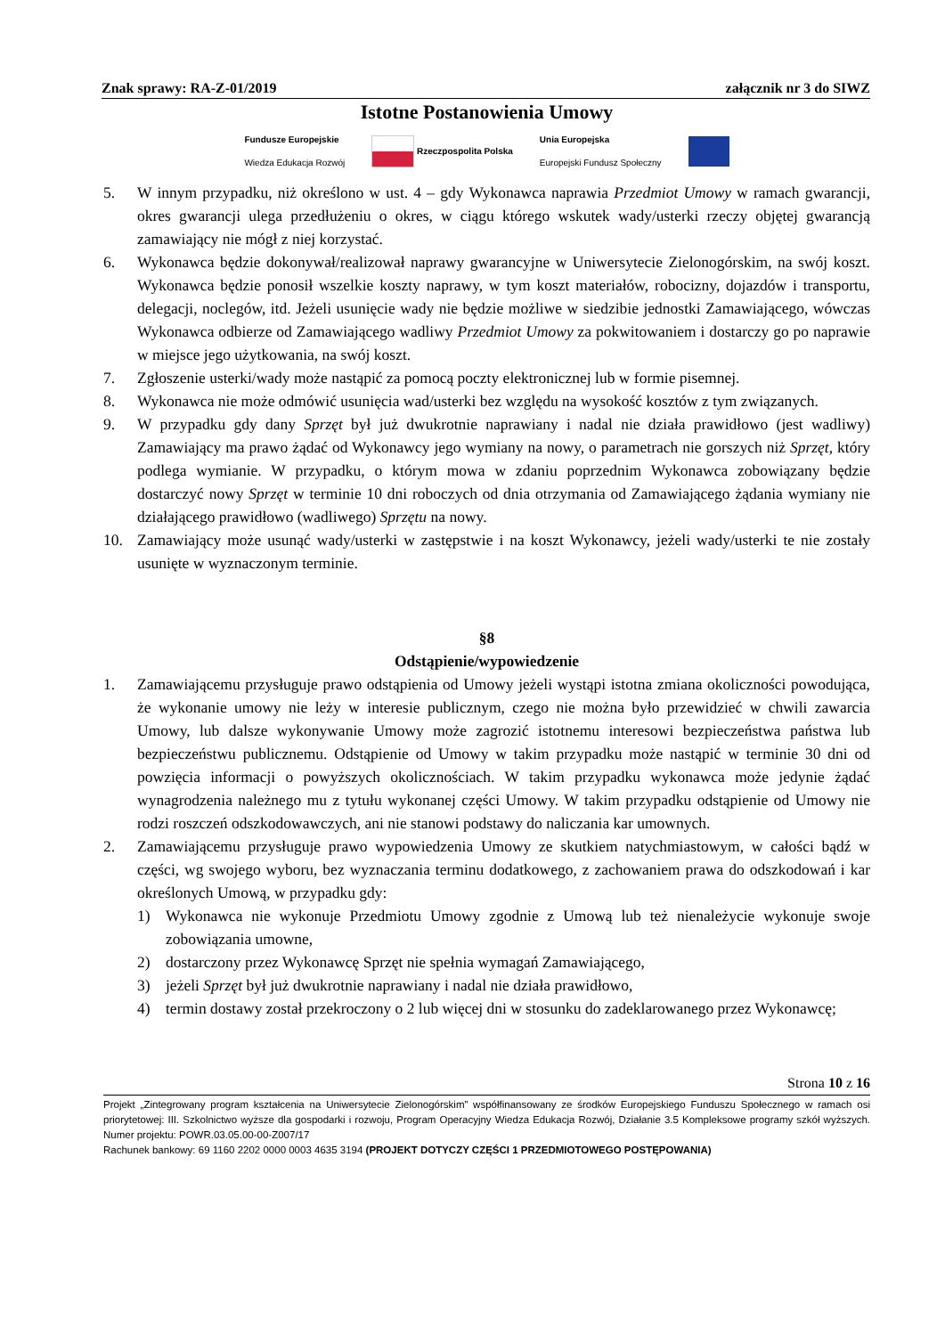Znak sprawy: RA-Z-01/2019 załącznik nr 3 do SIWZ
Istotne Postanowienia Umowy
Fundusze Europejskie
Wiedza Edukacja Rozwój Rzeczpospolita Polska Unia Europejska
Europejski Fundusz Społeczny
5. W innym przypadku, niż określono w ust. 4 – gdy Wykonawca naprawia Przedmiot Umowy w ramach gwarancji, okres gwarancji ulega przedłużeniu o okres, w ciągu którego wskutek wady/usterki rzeczy objętej gwarancją zamawiający nie mógł z niej korzystać.
6. Wykonawca będzie dokonywał/realizował naprawy gwarancyjne w Uniwersytecie Zielonogórskim, na swój koszt. Wykonawca będzie ponosił wszelkie koszty naprawy, w tym koszt materiałów, robocizny, dojazdów i transportu, delegacji, noclegów, itd. Jeżeli usunięcie wady nie będzie możliwe w siedzibie jednostki Zamawiającego, wówczas Wykonawca odbierze od Zamawiającego wadliwy Przedmiot Umowy za pokwitowaniem i dostarczy go po naprawie w miejsce jego użytkowania, na swój koszt.
7. Zgłoszenie usterki/wady może nastąpić za pomocą poczty elektronicznej lub w formie pisemnej.
8. Wykonawca nie może odmówić usunięcia wad/usterki bez względu na wysokość kosztów z tym związanych.
9. W przypadku gdy dany Sprzęt był już dwukrotnie naprawiany i nadal nie działa prawidłowo (jest wadliwy) Zamawiający ma prawo żądać od Wykonawcy jego wymiany na nowy, o parametrach nie gorszych niż Sprzęt, który podlega wymianie. W przypadku, o którym mowa w zdaniu poprzednim Wykonawca zobowiązany będzie dostarczyć nowy Sprzęt w terminie 10 dni roboczych od dnia otrzymania od Zamawiającego żądania wymiany nie działającego prawidłowo (wadliwego) Sprzętu na nowy.
10. Zamawiający może usunąć wady/usterki w zastępstwie i na koszt Wykonawcy, jeżeli wady/usterki te nie zostały usunięte w wyznaczonym terminie.
§8
Odstąpienie/wypowiedzenie
1. Zamawiającemu przysługuje prawo odstąpienia od Umowy jeżeli wystąpi istotna zmiana okoliczności powodująca, że wykonanie umowy nie leży w interesie publicznym, czego nie można było przewidzieć w chwili zawarcia Umowy, lub dalsze wykonywanie Umowy może zagrozić istotnemu interesowi bezpieczeństwa państwa lub bezpieczeństwu publicznemu. Odstąpienie od Umowy w takim przypadku może nastąpić w terminie 30 dni od powzięcia informacji o powyższych okolicznościach. W takim przypadku wykonawca może jedynie żądać wynagrodzenia należnego mu z tytułu wykonanej części Umowy. W takim przypadku odstąpienie od Umowy nie rodzi roszczeń odszkodowawczych, ani nie stanowi podstawy do naliczania kar umownych.
2. Zamawiającemu przysługuje prawo wypowiedzenia Umowy ze skutkiem natychmiastowym, w całości bądź w części, wg swojego wyboru, bez wyznaczania terminu dodatkowego, z zachowaniem prawa do odszkodowań i kar określonych Umową, w przypadku gdy:
1) Wykonawca nie wykonuje Przedmiotu Umowy zgodnie z Umową lub też nienależycie wykonuje swoje zobowiązania umowne,
2) dostarczony przez Wykonawcę Sprzęt nie spełnia wymagań Zamawiającego,
3) jeżeli Sprzęt był już dwukrotnie naprawiany i nadal nie działa prawidłowo,
4) termin dostawy został przekroczony o 2 lub więcej dni w stosunku do zadeklarowanego przez Wykonawcę;
Strona 10 z 16
Projekt „Zintegrowany program kształcenia na Uniwersytecie Zielonogórskim” współfinansowany ze środków Europejskiego Funduszu Społecznego w ramach osi priorytetowej: III. Szkolnictwo wyższe dla gospodarki i rozwoju, Program Operacyjny Wiedza Edukacja Rozwój, Działanie 3.5 Kompleksowe programy szkół wyższych. Numer projektu: POWR.03.05.00-00-Z007/17
Rachunek bankowy: 69 1160 2202 0000 0003 4635 3194 (PROJEKT DOTYCZY CZĘŚCI 1 PRZEDMIOTOWEGO POSTĘPOWANIA)